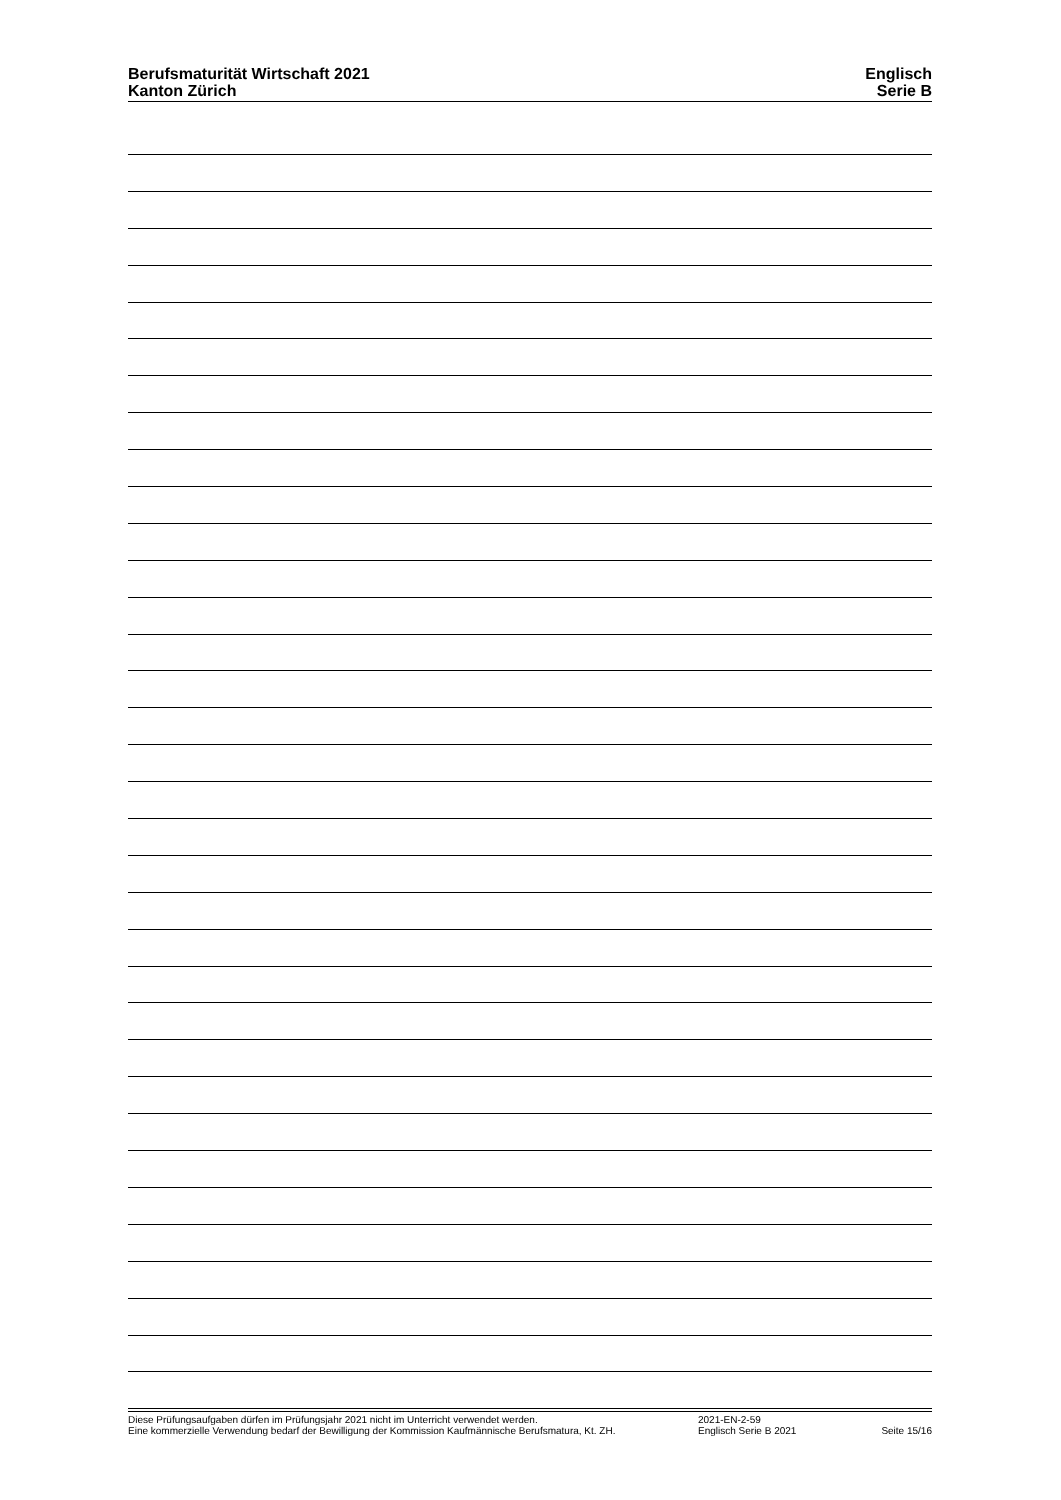Berufsmaturität Wirtschaft 2021
Kanton Zürich
Englisch
Serie B
Diese Prüfungsaufgaben dürfen im Prüfungsjahr 2021 nicht im Unterricht verwendet werden.
Eine kommerzielle Verwendung bedarf der Bewilligung der Kommission Kaufmännische Berufsmatura, Kt. ZH.
2021-EN-2-59
Englisch Serie B 2021
Seite 15/16